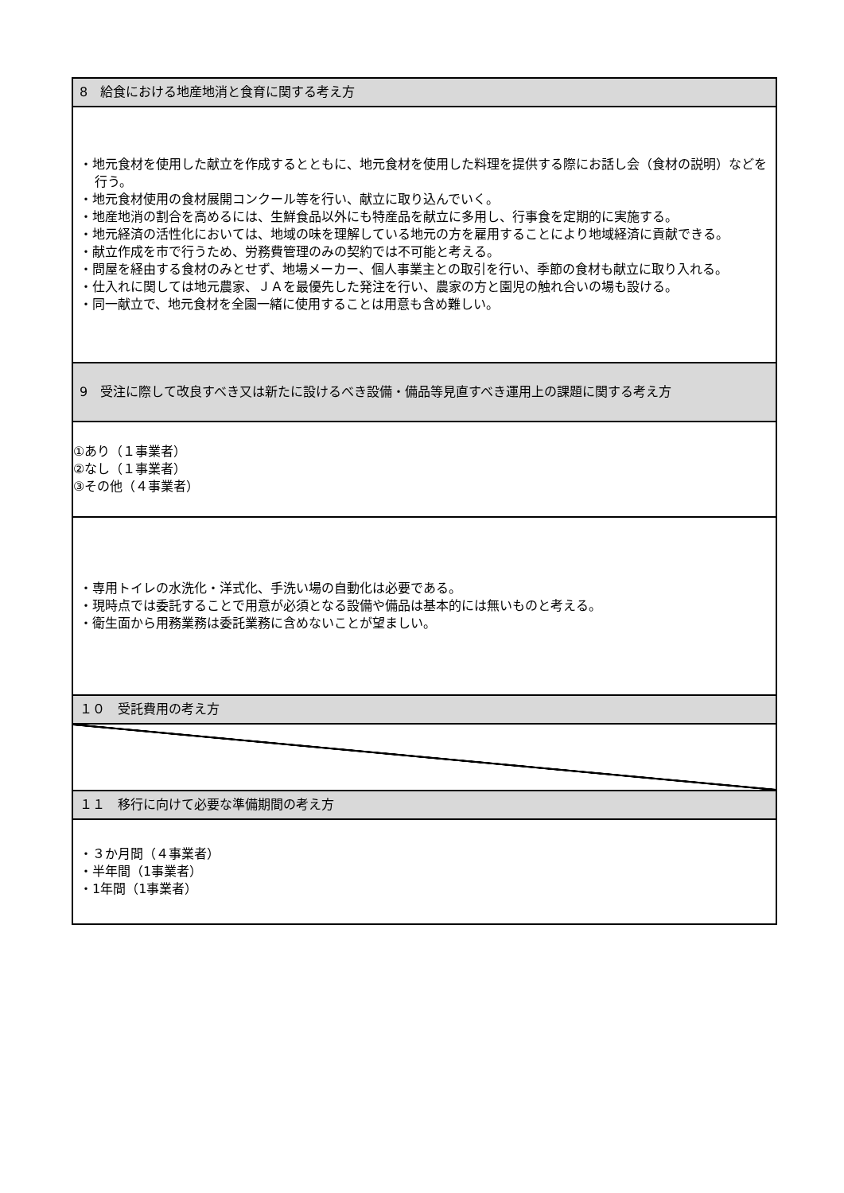| 8 給食における地産地消と食育に関する考え方 |
| --- |
| ・地元食材を使用した献立を作成するとともに、地元食材を使用した料理を提供する際にお話し会（食材の説明）などを行う。 ・地元食材使用の食材展開コンクール等を行い、献立に取り込んでいく。 ・地産地消の割合を高めるには、生鮮食品以外にも特産品を献立に多用し、行事食を定期的に実施する。 ・地元経済の活性化においては、地域の味を理解している地元の方を雇用することにより地域経済に貢献できる。 ・献立作成を市で行うため、労務費管理のみの契約では不可能と考える。 ・問屋を経由する食材のみとせず、地場メーカー、個人事業主との取引を行い、季節の食材も献立に取り入れる。 ・仕入れに関しては地元農家、ＪＡを最優先した発注を行い、農家の方と園児の触れ合いの場も設ける。 ・同一献立で、地元食材を全園一緒に使用することは用意も含め難しい。 |
| 9 受注に際して改良すべき又は新たに設けるべき設備・備品等見直すべき運用上の課題に関する考え方 |
| ①あり（１事業者） ②なし（１事業者） ③その他（４事業者） |
| ・専用トイレの水洗化・洋式化、手洗い場の自動化は必要である。 ・現時点では委託することで用意が必須となる設備や備品は基本的には無いものと考える。 ・衛生面から用務業務は委託業務に含めないことが望ましい。 |
| １０ 受託費用の考え方 |
| １１ 移行に向けて必要な準備期間の考え方 |
| ・３か月間（４事業者） ・半年間（1事業者） ・1年間（1事業者） |